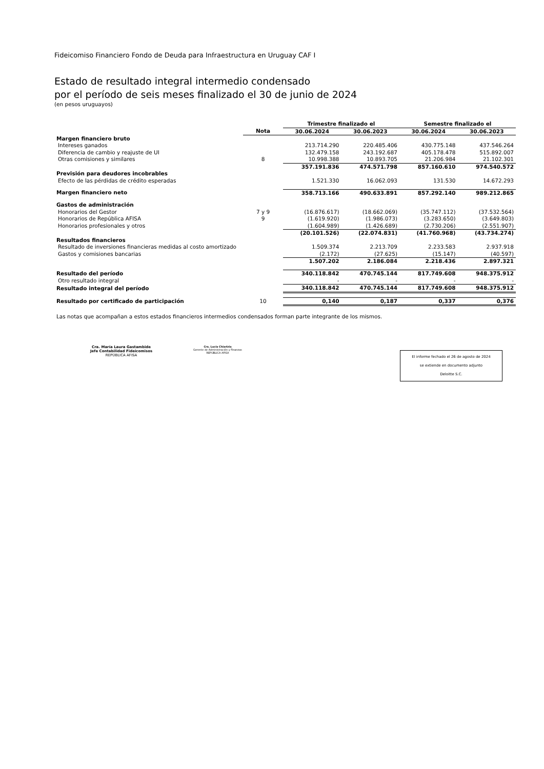Fideicomiso Financiero Fondo de Deuda para Infraestructura en Uruguay CAF I
Estado de resultado integral intermedio condensado
por el período de seis meses finalizado el 30 de junio de 2024
(en pesos uruguayos)
| | | Trimestre finalizado el | | Semestre finalizado el | |
| --- | --- | --- | --- | --- | --- |
| | Nota | 30.06.2024 | 30.06.2023 | 30.06.2024 | 30.06.2023 |
| Margen financiero bruto | | | | | |
| Intereses ganados | | 213.714.290 | 220.485.406 | 430.775.148 | 437.546.264 |
| Diferencia de cambio y reajuste de UI | | 132.479.158 | 243.192.687 | 405.178.478 | 515.892.007 |
| Otras comisiones y similares | 8 | 10.998.388 | 10.893.705 | 21.206.984 | 21.102.301 |
| | | 357.191.836 | 474.571.798 | 857.160.610 | 974.540.572 |
| Previsión para deudores incobrables | | | | | |
| Efecto de las pérdidas de crédito esperadas | | 1.521.330 | 16.062.093 | 131.530 | 14.672.293 |
| Margen financiero neto | | 358.713.166 | 490.633.891 | 857.292.140 | 989.212.865 |
| Gastos de administración | | | | | |
| Honorarios del Gestor | 7 y 9 | (16.876.617) | (18.662.069) | (35.747.112) | (37.532.564) |
| Honorarios de República AFISA | 9 | (1.619.920) | (1.986.073) | (3.283.650) | (3.649.803) |
| Honorarios profesionales y otros | | (1.604.989) | (1.426.689) | (2.730.206) | (2.551.907) |
| | | (20.101.526) | (22.074.831) | (41.760.968) | (43.734.274) |
| Resultados financieros | | | | | |
| Resultado de inversiones financieras medidas al costo amortizado | | 1.509.374 | 2.213.709 | 2.233.583 | 2.937.918 |
| Gastos y comisiones bancarias | | (2.172) | (27.625) | (15.147) | (40.597) |
| | | 1.507.202 | 2.186.084 | 2.218.436 | 2.897.321 |
| Resultado del período | | 340.118.842 | 470.745.144 | 817.749.608 | 948.375.912 |
| Otro resultado integral | | - | - | - | - |
| Resultado integral del período | | 340.118.842 | 470.745.144 | 817.749.608 | 948.375.912 |
| Resultado por certificado de participación | 10 | 0,140 | 0,187 | 0,337 | 0,376 |
Las notas que acompañan a estos estados financieros intermedios condensados forman parte integrante de los mismos.
Cra. María Laura Gastambide
Jefe Contabilidad Fideicomisos
REPÚBLICA AFISA
Cra. Lucía Chiarizia
Gerente de Administración y Finanzas
REPÚBLICA AFISA
El informe fechado el 26 de agosto de 2024
se extiende en documento adjunto
Deloitte S.C.